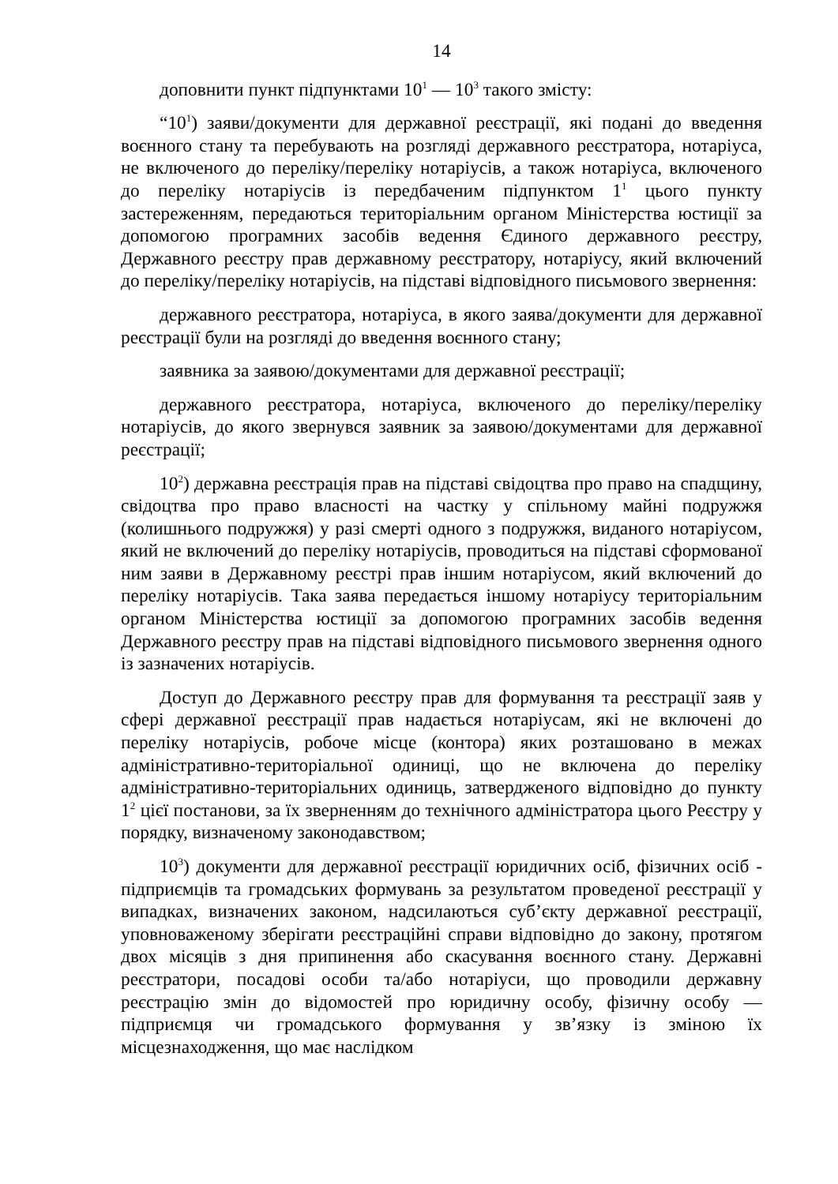14
доповнити пункт підпунктами 10<sup>1</sup> — 10<sup>3</sup> такого змісту:
“10<sup>1</sup>) заяви/документи для державної реєстрації, які подані до введення воєнного стану та перебувають на розгляді державного реєстратора, нотаріуса, не включеного до переліку/переліку нотаріусів, а також нотаріуса, включеного до переліку нотаріусів із передбаченим підпунктом 1<sup>1</sup> цього пункту застереженням, передаються територіальним органом Міністерства юстиції за допомогою програмних засобів ведення Єдиного державного реєстру, Державного реєстру прав державному реєстратору, нотаріусу, який включений до переліку/переліку нотаріусів, на підставі відповідного письмового звернення:
державного реєстратора, нотаріуса, в якого заява/документи для державної реєстрації були на розгляді до введення воєнного стану;
заявника за заявою/документами для державної реєстрації;
державного реєстратора, нотаріуса, включеного до переліку/переліку нотаріусів, до якого звернувся заявник за заявою/документами для державної реєстрації;
10<sup>2</sup>) державна реєстрація прав на підставі свідоцтва про право на спадщину, свідоцтва про право власності на частку у спільному майні подружжя (колишнього подружжя) у разі смерті одного з подружжя, виданого нотаріусом, який не включений до переліку нотаріусів, проводиться на підставі сформованої ним заяви в Державному реєстрі прав іншим нотаріусом, який включений до переліку нотаріусів. Така заява передається іншому нотаріусу територіальним органом Міністерства юстиції за допомогою програмних засобів ведення Державного реєстру прав на підставі відповідного письмового звернення одного із зазначених нотаріусів.
Доступ до Державного реєстру прав для формування та реєстрації заяв у сфері державної реєстрації прав надається нотаріусам, які не включені до переліку нотаріусів, робоче місце (контора) яких розташовано в межах адміністративно-територіальної одиниці, що не включена до переліку адміністративно-територіальних одиниць, затвердженого відповідно до пункту 1<sup>2</sup> цієї постанови, за їх зверненням до технічного адміністратора цього Реєстру у порядку, визначеному законодавством;
10<sup>3</sup>) документи для державної реєстрації юридичних осіб, фізичних осіб - підприємців та громадських формувань за результатом проведеної реєстрації у випадках, визначених законом, надсилаються суб’єкту державної реєстрації, уповноваженому зберігати реєстраційні справи відповідно до закону, протягом двох місяців з дня припинення або скасування воєнного стану. Державні реєстратори, посадові особи та/або нотаріуси, що проводили державну реєстрацію змін до відомостей про юридичну особу, фізичну особу — підприємця чи громадського формування у зв’язку із зміною їх місцезнаходження, що має наслідком